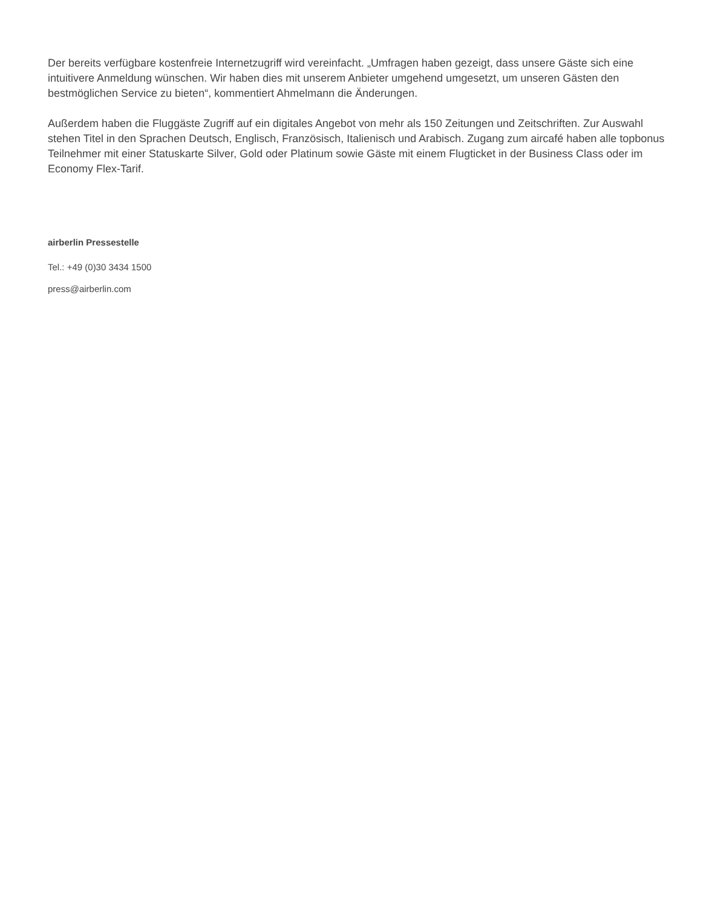Der bereits verfügbare kostenfreie Internetzugriff wird vereinfacht. „Umfragen haben gezeigt, dass unsere Gäste sich eine intuitivere Anmeldung wünschen. Wir haben dies mit unserem Anbieter umgehend umgesetzt, um unseren Gästen den bestmöglichen Service zu bieten“, kommentiert Ahmelmann die Änderungen.
Außerdem haben die Fluggäste Zugriff auf ein digitales Angebot von mehr als 150 Zeitungen und Zeitschriften. Zur Auswahl stehen Titel in den Sprachen Deutsch, Englisch, Französisch, Italienisch und Arabisch. Zugang zum aircafé haben alle topbonus Teilnehmer mit einer Statuskarte Silver, Gold oder Platinum sowie Gäste mit einem Flugticket in der Business Class oder im Economy Flex-Tarif.
airberlin Pressestelle
Tel.: +49 (0)30 3434 1500
press@airberlin.com